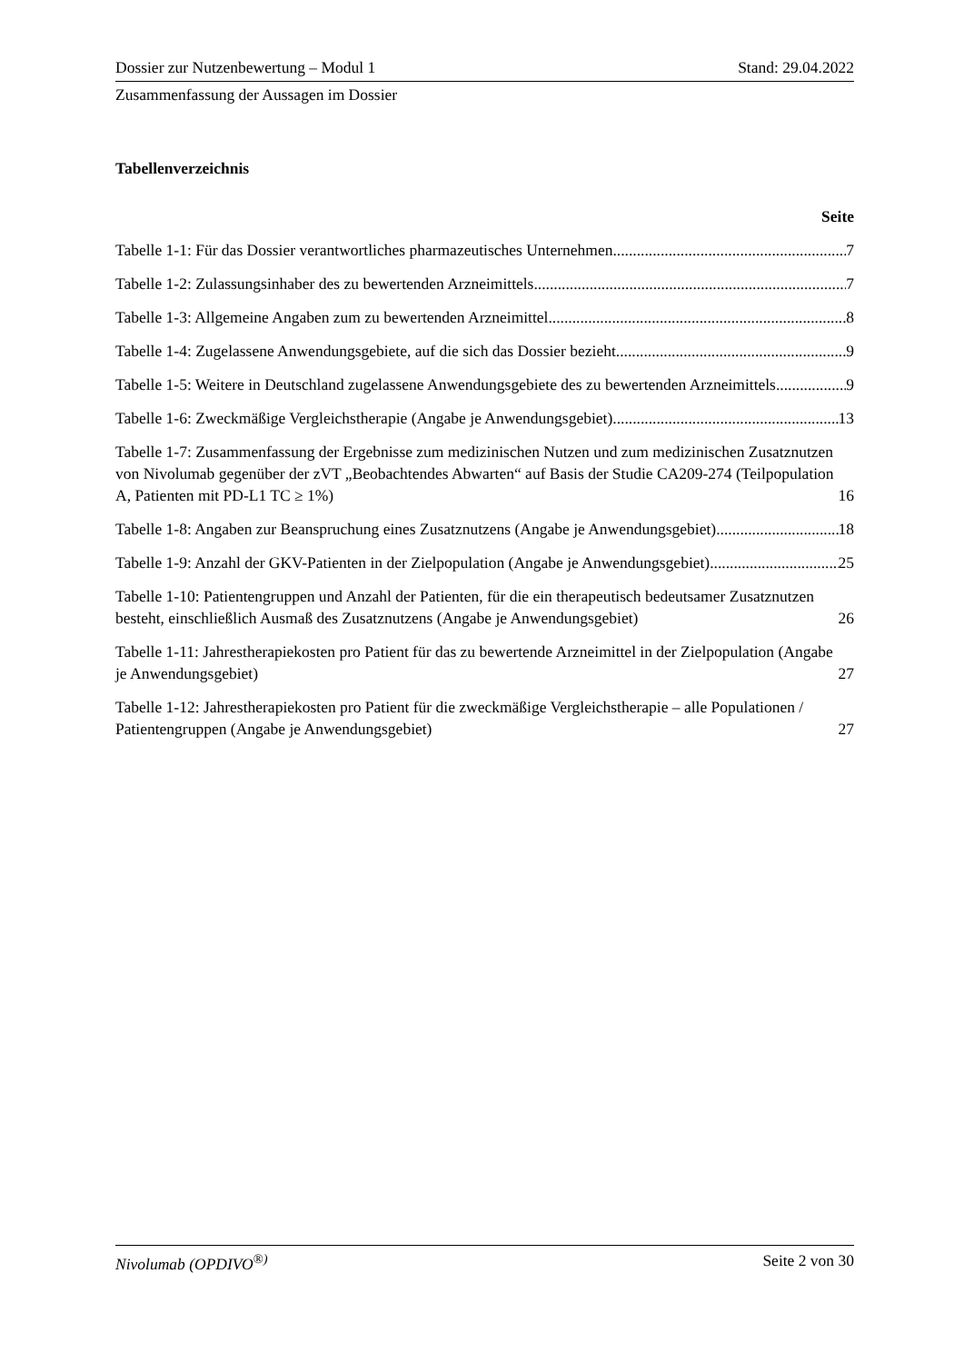Dossier zur Nutzenbewertung – Modul 1 Stand: 29.04.2022
Zusammenfassung der Aussagen im Dossier
Tabellenverzeichnis
Seite
Tabelle 1-1: Für das Dossier verantwortliches pharmazeutisches Unternehmen 7
Tabelle 1-2: Zulassungsinhaber des zu bewertenden Arzneimittels 7
Tabelle 1-3: Allgemeine Angaben zum zu bewertenden Arzneimittel 8
Tabelle 1-4: Zugelassene Anwendungsgebiete, auf die sich das Dossier bezieht 9
Tabelle 1-5: Weitere in Deutschland zugelassene Anwendungsgebiete des zu bewertenden Arzneimittels 9
Tabelle 1-6: Zweckmäßige Vergleichstherapie (Angabe je Anwendungsgebiet) 13
Tabelle 1-7: Zusammenfassung der Ergebnisse zum medizinischen Nutzen und zum medizinischen Zusatznutzen von Nivolumab gegenüber der zVT „Beobachtendes Abwarten“ auf Basis der Studie CA209-274 (Teilpopulation A, Patienten mit PD-L1 TC ≥ 1%) 16
Tabelle 1-8: Angaben zur Beanspruchung eines Zusatznutzens (Angabe je Anwendungsgebiet) 18
Tabelle 1-9: Anzahl der GKV-Patienten in der Zielpopulation (Angabe je Anwendungsgebiet) 25
Tabelle 1-10: Patientengruppen und Anzahl der Patienten, für die ein therapeutisch bedeutsamer Zusatznutzen besteht, einschließlich Ausmaß des Zusatznutzens (Angabe je Anwendungsgebiet) 26
Tabelle 1-11: Jahrestherapiekosten pro Patient für das zu bewertende Arzneimittel in der Zielpopulation (Angabe je Anwendungsgebiet) 27
Tabelle 1-12: Jahrestherapiekosten pro Patient für die zweckmäßige Vergleichstherapie – alle Populationen / Patientengruppen (Angabe je Anwendungsgebiet) 27
Nivolumab (OPDIVO<sup>®)</sup> Seite 2 von 30